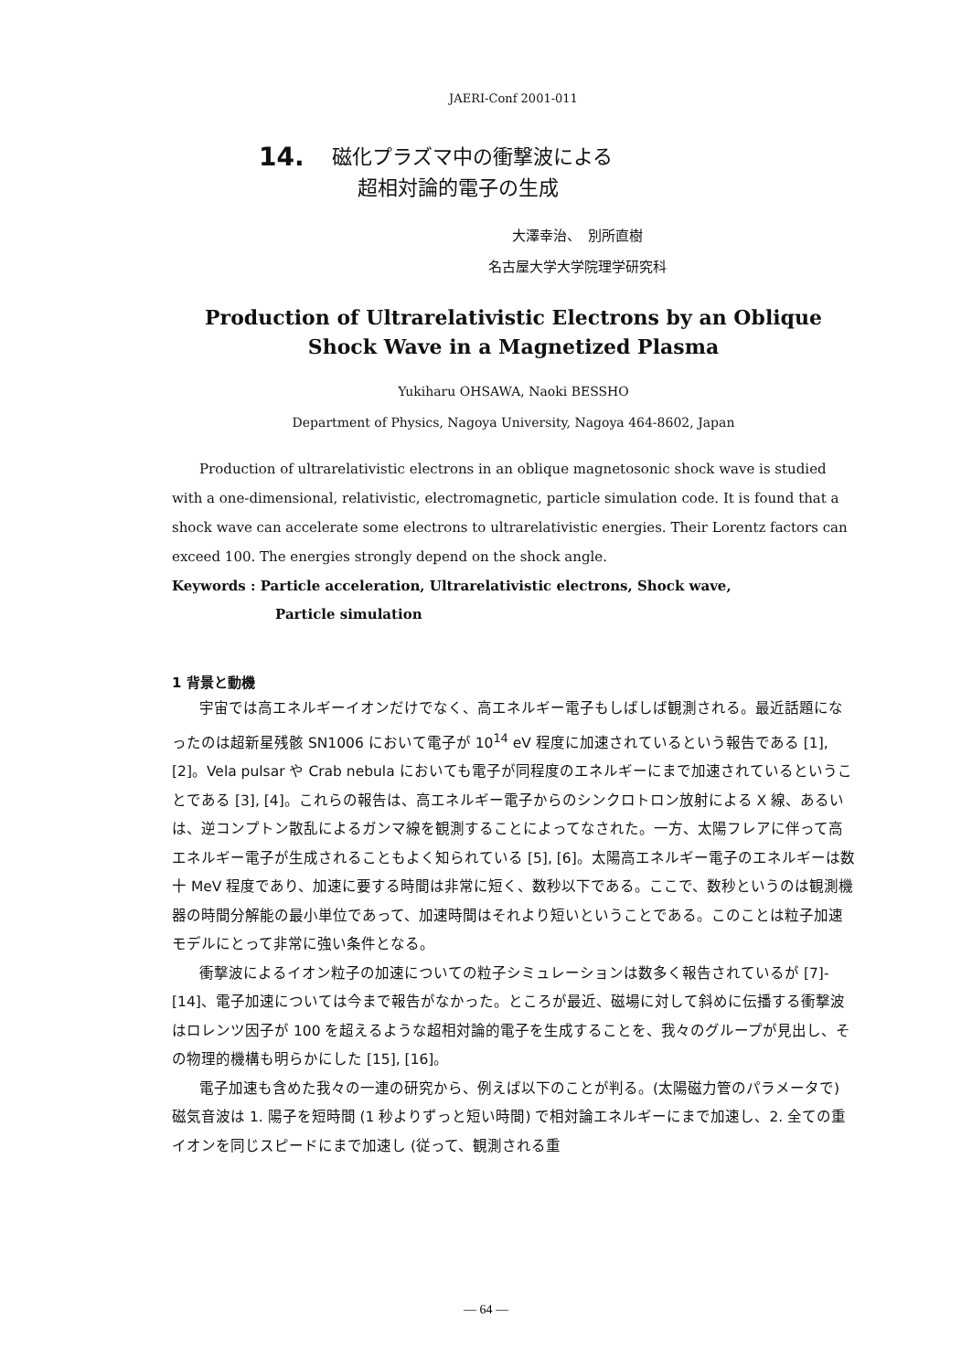JAERI-Conf 2001-011
14.
磁化プラズマ中の衝撃波による
超相対論的電子の生成
大澤幸治、　別所直樹
名古屋大学大学院理学研究科
Production of Ultrarelativistic Electrons by an Oblique
Shock Wave in a Magnetized Plasma
Yukiharu OHSAWA, Naoki BESSHO
Department of Physics, Nagoya University, Nagoya 464-8602, Japan
Production of ultrarelativistic electrons in an oblique magnetosonic shock wave is studied with a one-dimensional, relativistic, electromagnetic, particle simulation code. It is found that a shock wave can accelerate some electrons to ultrarelativistic energies. Their Lorentz factors can exceed 100. The energies strongly depend on the shock angle.
Keywords : Particle acceleration, Ultrarelativistic electrons, Shock wave,
Particle simulation
1 背景と動機
宇宙では高エネルギーイオンだけでなく、高エネルギー電子もしばしば観測される。最近話題になったのは超新星残骸 SN1006 において電子が 10<sup>14</sup> eV 程度に加速されているという報告である [1], [2]。Vela pulsar や Crab nebula においても電子が同程度のエネルギーにまで加速されているということである [3], [4]。これらの報告は、高エネルギー電子からのシンクロトロン放射による X 線、あるいは、逆コンプトン散乱によるガンマ線を観測することによってなされた。一方、太陽フレアに伴って高エネルギー電子が生成されることもよく知られている [5], [6]。太陽高エネルギー電子のエネルギーは数十 MeV 程度であり、加速に要する時間は非常に短く、数秒以下である。ここで、数秒というのは観測機器の時間分解能の最小単位であって、加速時間はそれより短いということである。このことは粒子加速モデルにとって非常に強い条件となる。
衝撃波によるイオン粒子の加速についての粒子シミュレーションは数多く報告されているが [7]-[14]、電子加速については今まで報告がなかった。ところが最近、磁場に対して斜めに伝播する衝撃波はロレンツ因子が 100 を超えるような超相対論的電子を生成することを、我々のグループが見出し、その物理的機構も明らかにした [15], [16]。
電子加速も含めた我々の一連の研究から、例えば以下のことが判る。(太陽磁力管のパラメータで) 磁気音波は 1. 陽子を短時間 (1 秒よりずっと短い時間) で相対論エネルギーにまで加速し、2. 全ての重イオンを同じスピードにまで加速し (従って、観測される重
— 64 —